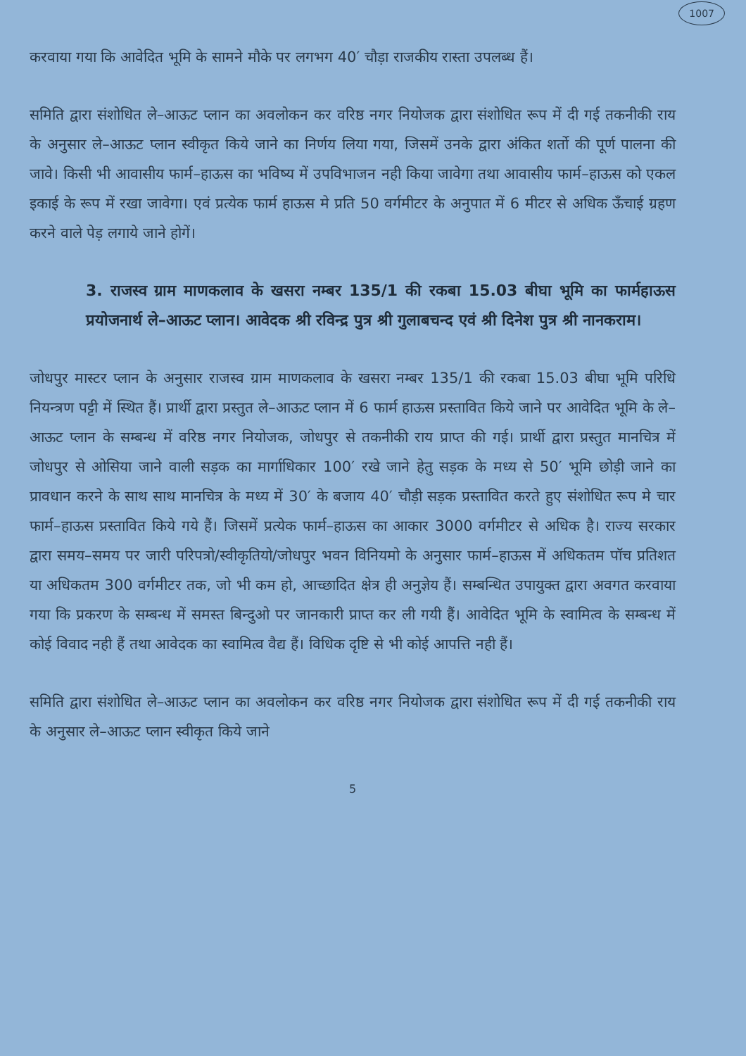1007
करवाया गया कि आवेदित भूमि के सामने मौके पर लगभग 40′ चौड़ा राजकीय रास्ता उपलब्ध हैं।
समिति द्वारा संशोधित ले–आऊट प्लान का अवलोकन कर वरिष्ठ नगर नियोजक द्वारा संशोधित रूप में दी गई तकनीकी राय के अनुसार ले–आऊट प्लान स्वीकृत किये जाने का निर्णय लिया गया, जिसमें उनके द्वारा अंकित शर्तो की पूर्ण पालना की जावे। किसी भी आवासीय फार्म–हाऊस का भविष्य में उपविभाजन नही किया जावेगा तथा आवासीय फार्म–हाऊस को एकल इकाई के रूप में रखा जावेगा। एवं प्रत्येक फार्म हाऊस मे प्रति 50 वर्गमीटर के अनुपात में 6 मीटर से अधिक ऊँचाई ग्रहण करने वाले पेड़ लगाये जाने होगें।
3. राजस्व ग्राम माणकलाव के खसरा नम्बर 135/1 की रकबा 15.03 बीघा भूमि का फार्महाऊस प्रयोजनार्थ ले–आऊट प्लान। आवेदक श्री रविन्द्र पुत्र श्री गुलाबचन्द एवं श्री दिनेश पुत्र श्री नानकराम।
जोधपुर मास्टर प्लान के अनुसार राजस्व ग्राम माणकलाव के खसरा नम्बर 135/1 की रकबा 15.03 बीघा भूमि परिधि नियन्त्रण पट्टी में स्थित हैं। प्रार्थी द्वारा प्रस्तुत ले–आऊट प्लान में 6 फार्म हाऊस प्रस्तावित किये जाने पर आवेदित भूमि के ले–आऊट प्लान के सम्बन्ध में वरिष्ठ नगर नियोजक, जोधपुर से तकनीकी राय प्राप्त की गई। प्रार्थी द्वारा प्रस्तुत मानचित्र में जोधपुर से ओसिया जाने वाली सड़क का मार्गाधिकार 100′ रखे जाने हेतु सड़क के मध्य से 50′ भूमि छोड़ी जाने का प्रावधान करने के साथ साथ मानचित्र के मध्य में 30′ के बजाय 40′ चौड़ी सड़क प्रस्तावित करते हुए संशोधित रूप मे चार फार्म–हाऊस प्रस्तावित किये गये हैं। जिसमें प्रत्येक फार्म–हाऊस का आकार 3000 वर्गमीटर से अधिक है। राज्य सरकार द्वारा समय–समय पर जारी परिपत्रो/स्वीकृतियो/जोधपुर भवन विनियमो के अनुसार फार्म–हाऊस में अधिकतम पॉच प्रतिशत या अधिकतम 300 वर्गमीटर तक, जो भी कम हो, आच्छादित क्षेत्र ही अनुज्ञेय हैं। सम्बन्धित उपायुक्त द्वारा अवगत करवाया गया कि प्रकरण के सम्बन्ध में समस्त बिन्दुओ पर जानकारी प्राप्त कर ली गयी हैं। आवेदित भूमि के स्वामित्व के सम्बन्ध में कोई विवाद नही हैं तथा आवेदक का स्वामित्व वैद्य हैं। विधिक दृष्टि से भी कोई आपत्ति नही हैं।
समिति द्वारा संशोधित ले–आऊट प्लान का अवलोकन कर वरिष्ठ नगर नियोजक द्वारा संशोधित रूप में दी गई तकनीकी राय के अनुसार ले–आऊट प्लान स्वीकृत किये जाने
5